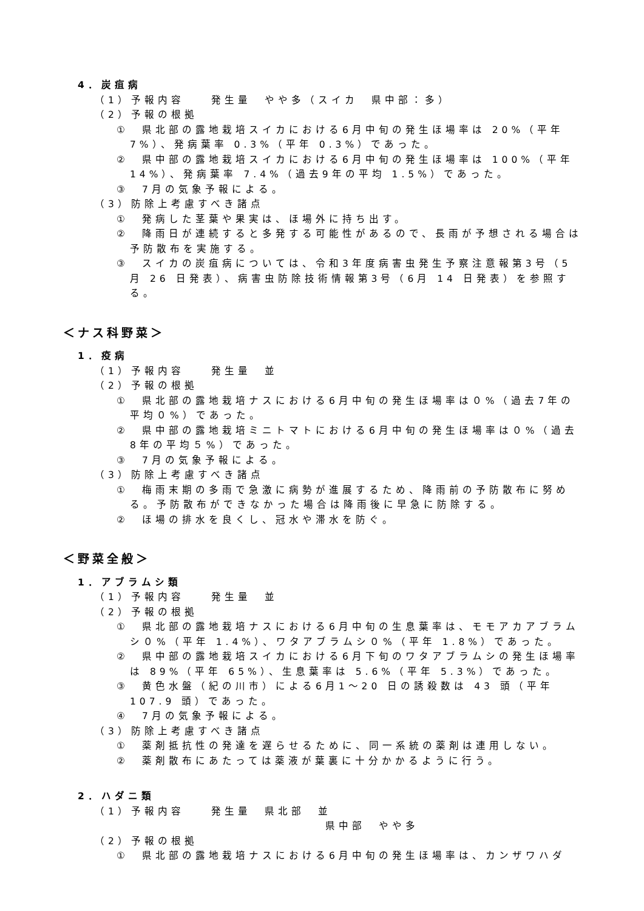4．炭疽病
（1）予報内容　　発生量　やや多（スイカ　県中部：多）
（2）予報の根拠
①　県北部の露地栽培スイカにおける6月中旬の発生ほ場率は 20%（平年7%）、発病葉率 0.3%（平年 0.3%）であった。
②　県中部の露地栽培スイカにおける6月中旬の発生ほ場率は 100%（平年 14%）、発病葉率 7.4%（過去9年の平均 1.5%）であった。
③　7月の気象予報による。
（3）防除上考慮すべき諸点
①　発病した茎葉や果実は、ほ場外に持ち出す。
②　降雨日が連続すると多発する可能性があるので、長雨が予想される場合は予防散布を実施する。
③　スイカの炭疽病については、令和3年度病害虫発生予察注意報第3号（5月 26 日発表）、病害虫防除技術情報第3号（6月 14 日発表）を参照する。
＜ナス科野菜＞
1．疫病
（1）予報内容　　発生量　並
（2）予報の根拠
①　県北部の露地栽培ナスにおける6月中旬の発生ほ場率は０%（過去7年の平均０%）であった。
②　県中部の露地栽培ミニトマトにおける6月中旬の発生ほ場率は０%（過去8年の平均５%）であった。
③　7月の気象予報による。
（3）防除上考慮すべき諸点
①　梅雨末期の多雨で急激に病勢が進展するため、降雨前の予防散布に努める。予防散布ができなかった場合は降雨後に早急に防除する。
②　ほ場の排水を良くし、冠水や滞水を防ぐ。
＜野菜全般＞
1．アブラムシ類
（1）予報内容　　発生量　並
（2）予報の根拠
①　県北部の露地栽培ナスにおける6月中旬の生息葉率は、モモアカアブラムシ０%（平年 1.4%）、ワタアブラムシ０%（平年 1.8%）であった。
②　県中部の露地栽培スイカにおける6月下旬のワタアブラムシの発生ほ場率は 89%（平年 65%）、生息葉率は 5.6%（平年 5.3%）であった。
③　黄色水盤（紀の川市）による6月1～20 日の誘殺数は 43 頭（平年 107.9 頭）であった。
④　7月の気象予報による。
（3）防除上考慮すべき諸点
①　薬剤抵抗性の発達を遅らせるために、同一系統の薬剤は連用しない。
②　薬剤散布にあたっては薬液が葉裏に十分かかるように行う。
2．ハダニ類
（1）予報内容　　発生量　県北部　並
県中部　やや多
（2）予報の根拠
①　県北部の露地栽培ナスにおける6月中旬の発生ほ場率は、カンザワハダ